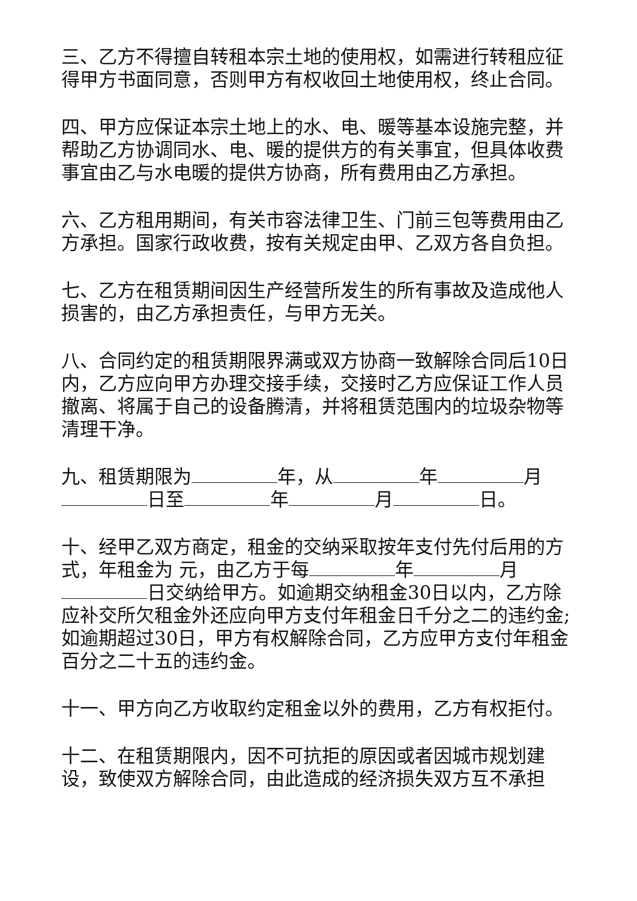三、乙方不得擅自转租本宗土地的使用权，如需进行转租应征得甲方书面同意，否则甲方有权收回土地使用权，终止合同。
四、甲方应保证本宗土地上的水、电、暖等基本设施完整，并帮助乙方协调同水、电、暖的提供方的有关事宜，但具体收费事宜由乙与水电暖的提供方协商，所有费用由乙方承担。
六、乙方租用期间，有关市容法律卫生、门前三包等费用由乙方承担。国家行政收费，按有关规定由甲、乙双方各自负担。
七、乙方在租赁期间因生产经营所发生的所有事故及造成他人损害的，由乙方承担责任，与甲方无关。
八、合同约定的租赁期限界满或双方协商一致解除合同后10日内，乙方应向甲方办理交接手续，交接时乙方应保证工作人员撤离、将属于自己的设备腾清，并将租赁范围内的垃圾杂物等清理干净。
九、租赁期限为 年，从 年 月 日至 年 月 日。
十、经甲乙双方商定，租金的交纳采取按年支付先付后用的方式，年租金为 元，由乙方于每 年 月 日交纳给甲方。如逾期交纳租金30日以内，乙方除应补交所欠租金外还应向甲方支付年租金日千分之二的违约金;如逾期超过30日，甲方有权解除合同，乙方应甲方支付年租金百分之二十五的违约金。
十一、甲方向乙方收取约定租金以外的费用，乙方有权拒付。
十二、在租赁期限内，因不可抗拒的原因或者因城市规划建设，致使双方解除合同，由此造成的经济损失双方互不承担